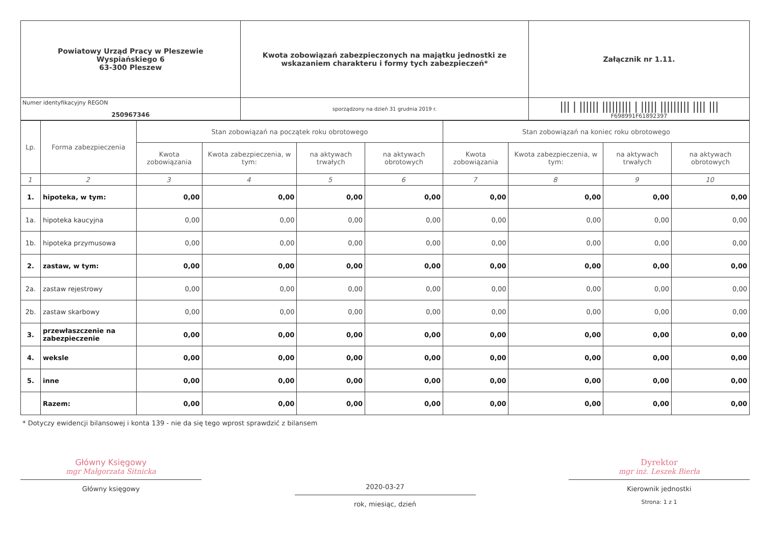| Powiatowy Urząd Pracy w Pleszewie Wyspiańskiego 6 63-300 Pleszew | Kwota zobowiązań zabezpieczonych na majątku jednostki ze wskazaniem charakteru i formy tych zabezpieczeń* | Załącznik nr 1.11. |
| Numer identyfikacyjny REGON 250967346 | | /// / ////// ///////// / ///// ///////// //// /// F698991F61892397 |
| | sporządzony na dzień 31 grudnia 2019 r. | |
| Lp. | Forma zabezpieczenia | Stan zobowiązań na początek roku obrotowego | | | | Stan zobowiązań na koniec roku obrotowego | | | |
| --- | --- | --- | --- | --- | --- | --- | --- | --- | --- |
| | | Kwota zobowiązania | Kwota zabezpieczenia, w tym: | na aktywach trwałych | na aktywach obrotowych | Kwota zobowiązania | Kwota zabezpieczenia, w tym: | na aktywach trwałych | na aktywach obrotowych |
| 1 | 2 | 3 | 4 | 5 | 6 | 7 | 8 | 9 | 10 |
| 1. | hipoteka, w tym: | 0,00 | 0,00 | 0,00 | 0,00 | 0,00 | 0,00 | 0,00 | 0,00 |
| 1a. | hipoteka kaucyjna | 0,00 | 0,00 | 0,00 | 0,00 | 0,00 | 0,00 | 0,00 | 0,00 |
| 1b. | hipoteka przymusowa | 0,00 | 0,00 | 0,00 | 0,00 | 0,00 | 0,00 | 0,00 | 0,00 |
| 2. | zastaw, w tym: | 0,00 | 0,00 | 0,00 | 0,00 | 0,00 | 0,00 | 0,00 | 0,00 |
| 2a. | zastaw rejestrowy | 0,00 | 0,00 | 0,00 | 0,00 | 0,00 | 0,00 | 0,00 | 0,00 |
| 2b. | zastaw skarbowy | 0,00 | 0,00 | 0,00 | 0,00 | 0,00 | 0,00 | 0,00 | 0,00 |
| 3. | przewłaszczenie na zabezpieczenie | 0,00 | 0,00 | 0,00 | 0,00 | 0,00 | 0,00 | 0,00 | 0,00 |
| 4. | weksle | 0,00 | 0,00 | 0,00 | 0,00 | 0,00 | 0,00 | 0,00 | 0,00 |
| 5. | inne | 0,00 | 0,00 | 0,00 | 0,00 | 0,00 | 0,00 | 0,00 | 0,00 |
| | Razem: | 0,00 | 0,00 | 0,00 | 0,00 | 0,00 | 0,00 | 0,00 | 0,00 |
* Dotyczy ewidencji bilansowej i konta 139 - nie da się tego wprost sprawdzić z bilansem
Główny Księgowy
mgr Małgorzata Sitnicka
Główny księgowy
2020-03-27
rok, miesiąc, dzień
Dyrektor
mgr inż. Leszek Bierła
Kierownik jednostki
Strona: 1 z 1